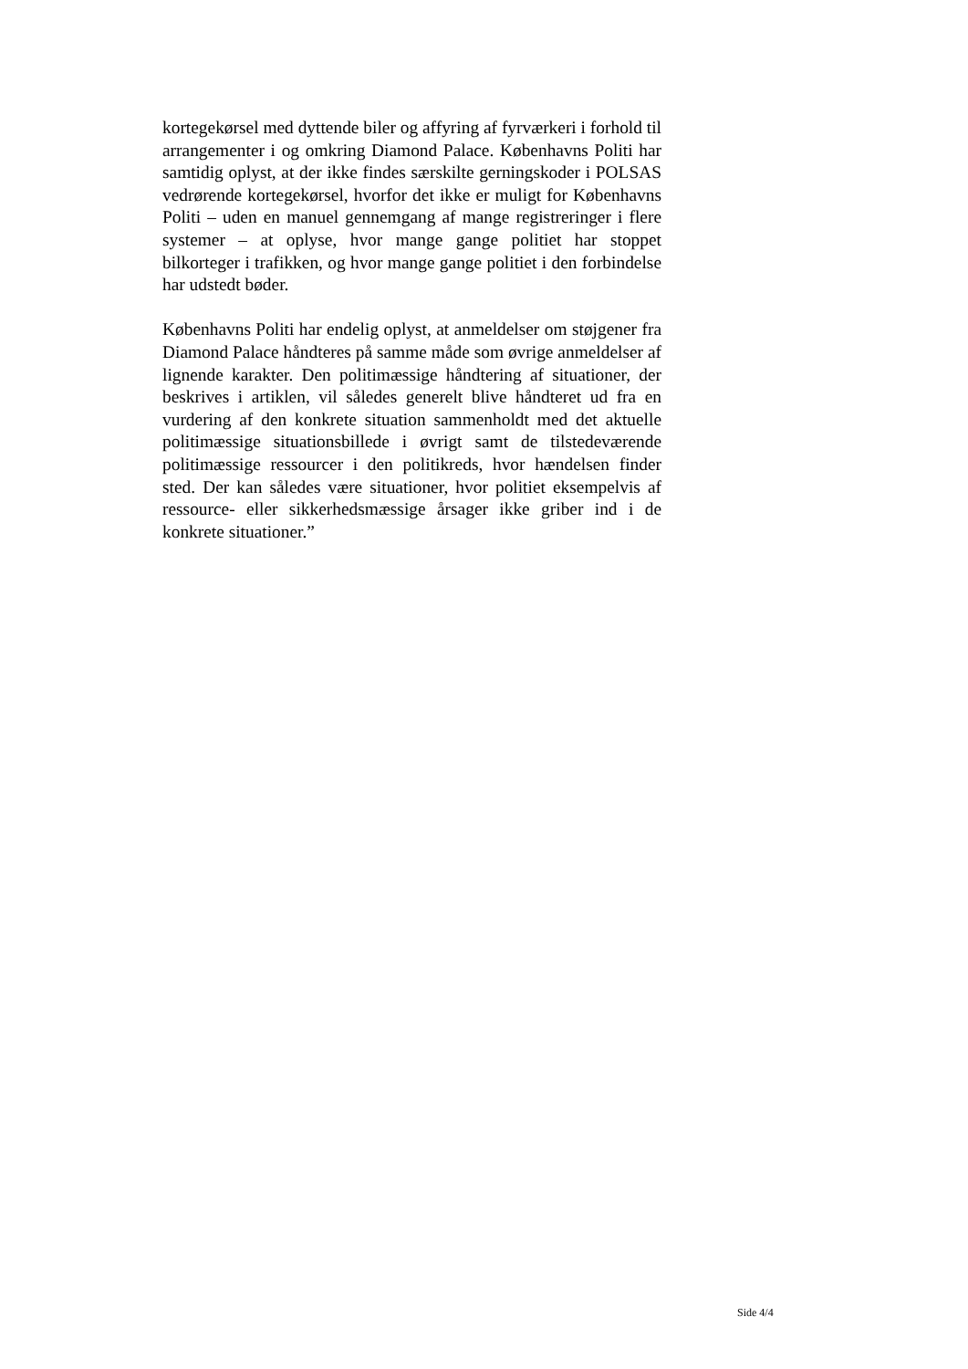kortegekørsel med dyttende biler og affyring af fyrværkeri i forhold til arrangementer i og omkring Diamond Palace. Københavns Politi har samtidig oplyst, at der ikke findes særskilte gerningskoder i POLSAS vedrørende kortegekørsel, hvorfor det ikke er muligt for Københavns Politi – uden en manuel gennemgang af mange registreringer i flere systemer – at oplyse, hvor mange gange politiet har stoppet bilkorteger i trafikken, og hvor mange gange politiet i den forbindelse har udstedt bøder.
Københavns Politi har endelig oplyst, at anmeldelser om støjgener fra Diamond Palace håndteres på samme måde som øvrige anmeldelser af lignende karakter. Den politimæssige håndtering af situationer, der beskrives i artiklen, vil således generelt blive håndteret ud fra en vurdering af den konkrete situation sammenholdt med det aktuelle politimæssige situationsbillede i øvrigt samt de tilstedeværende politimæssige ressourcer i den politikreds, hvor hændelsen finder sted. Der kan således være situationer, hvor politiet eksempelvis af ressource- eller sikkerhedsmæssige årsager ikke griber ind i de konkrete situationer.”
Side 4/4